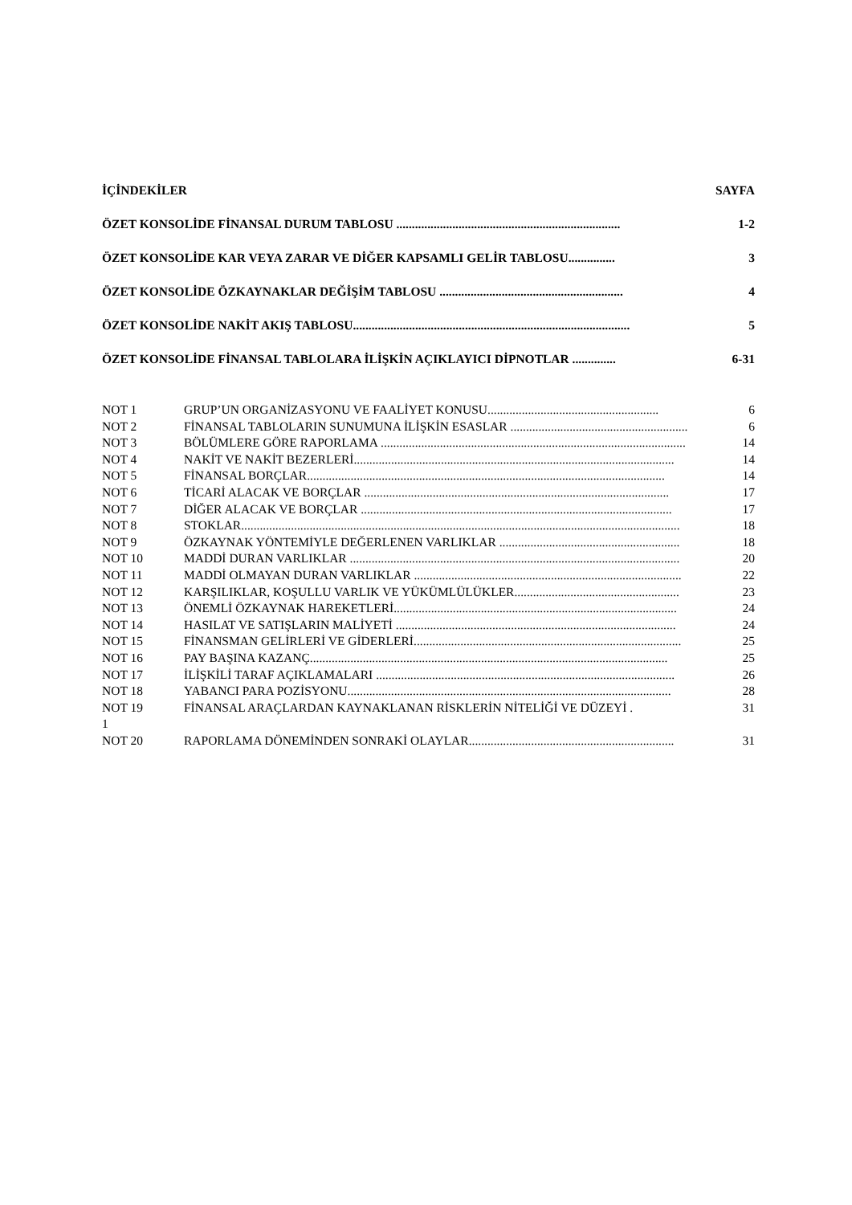İÇİNDEKİLER SAYFA
ÖZET KONSOLİDE FİNANSAL DURUM TABLOSU ........................................................................ 1-2
ÖZET KONSOLİDE KAR VEYA ZARAR VE DİĞER KAPSAMLI GELİR TABLOSU............... 3
ÖZET KONSOLİDE ÖZKAYNAKLAR DEĞİŞİM TABLOSU ........................................................... 4
ÖZET KONSOLİDE NAKİT AKIŞ TABLOSU......................................................................................... 5
ÖZET KONSOLİDE FİNANSAL TABLOLARA İLİŞKİN AÇIKLAYICI DİPNOTLAR .............. 6-31
NOT 1 GRUP’UN ORGANİZASYONU VE FAALİYET KONUSU....................................................... 6
NOT 2 FİNANSAL TABLOLARIN SUNUMUNA İLİŞKİN ESASLAR ......................................................... 6
NOT 3 BÖLÜMLERE GÖRE RAPORLAMA .................................................................................................. 14
NOT 4 NAKİT VE NAKİT BEZERLERİ....................................................................................................... 14
NOT 5 FİNANSAL BORÇLAR................................................................................................................... 14
NOT 6 TİCARİ ALACAK VE BORÇLAR .................................................................................................. 17
NOT 7 DİĞER ALACAK VE BORÇLAR .................................................................................................... 17
NOT 8 STOKLAR............................................................................................................................................. 18
NOT 9 ÖZKAYNAK YÖNTEMİYLE DEĞERLENEN VARLIKLAR .......................................................... 18
NOT 10 MADDİ DURAN VARLIKLAR .......................................................................................................... 20
NOT 11 MADDİ OLMAYAN DURAN VARLIKLAR ...................................................................................... 22
NOT 12 KARŞILIKLAR, KOŞULLU VARLIK VE YÜKÜMLÜLÜKLER..................................................... 23
NOT 13 ÖNEMLİ ÖZKAYNAK HAREKETLERİ........................................................................................... 24
NOT 14 HASILAT VE SATIŞLARIN MALİYETİ .......................................................................................... 24
NOT 15 FİNANSMAN GELİRLERİ VE GİDERLERİ...................................................................................... 25
NOT 16 PAY BAŞINA KAZANÇ................................................................................................................... 25
NOT 17 İLİŞKİLİ TARAF AÇIKLAMALARI ................................................................................................ 26
NOT 18 YABANCI PARA POZİSYONU........................................................................................................ 28
NOT 19 FİNANSAL ARAÇLARDAN KAYNAKLANAN RİSKLERİN NİTELİĞİ VE DÜZEYİ . 31
1
NOT 20 RAPORLAMA DÖNEMİNDEN SONRAKİ OLAYLAR.................................................................. 31